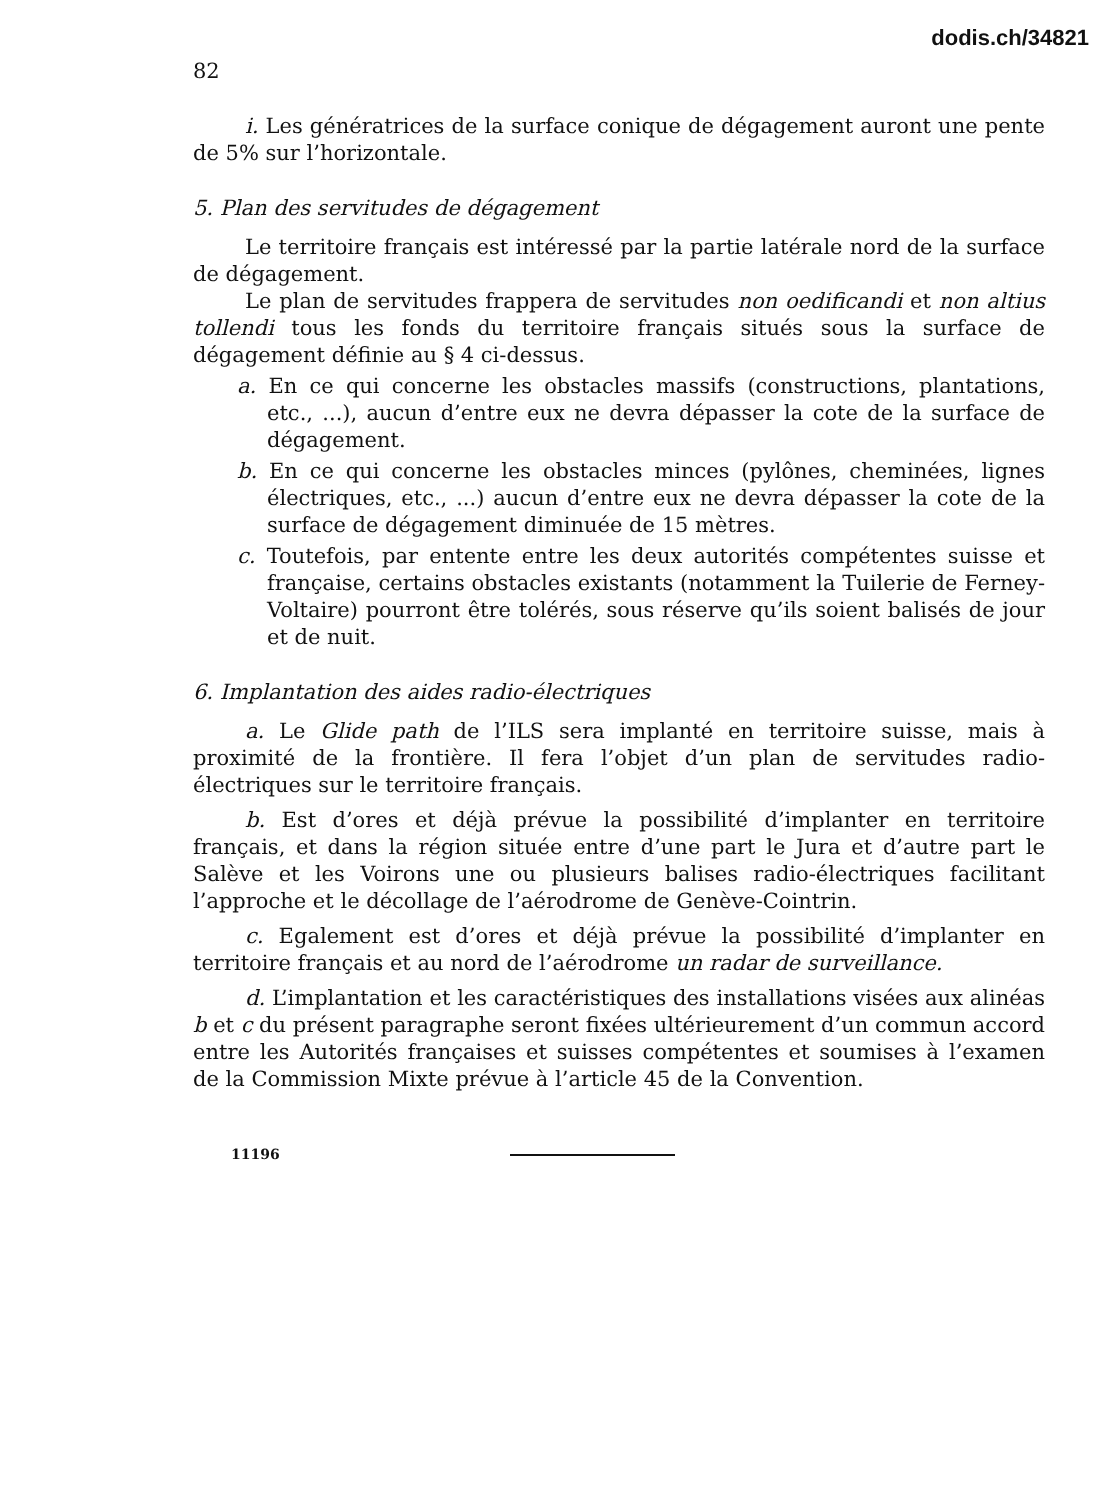dodis.ch/34821
82
i. Les génératrices de la surface conique de dégagement auront une pente de 5% sur l’horizontale.
5. Plan des servitudes de dégagement
Le territoire français est intéressé par la partie latérale nord de la surface de dégagement.
Le plan de servitudes frappera de servitudes non oedificandi et non altius tollendi tous les fonds du territoire français situés sous la surface de dégagement définie au § 4 ci-dessus.
a. En ce qui concerne les obstacles massifs (constructions, plantations, etc., ...), aucun d’entre eux ne devra dépasser la cote de la surface de dégagement.
b. En ce qui concerne les obstacles minces (pylônes, cheminées, lignes électriques, etc., ...) aucun d’entre eux ne devra dépasser la cote de la surface de dégagement diminuée de 15 mètres.
c. Toutefois, par entente entre les deux autorités compétentes suisse et française, certains obstacles existants (notamment la Tuilerie de Ferney-Voltaire) pourront être tolérés, sous réserve qu’ils soient balisés de jour et de nuit.
6. Implantation des aides radio-électriques
a. Le Glide path de l’ILS sera implanté en territoire suisse, mais à proximité de la frontière. Il fera l’objet d’un plan de servitudes radio-électriques sur le territoire français.
b. Est d’ores et déjà prévue la possibilité d’implanter en territoire français, et dans la région située entre d’une part le Jura et d’autre part le Salève et les Voirons une ou plusieurs balises radio-électriques facilitant l’approche et le décollage de l’aérodrome de Genève-Cointrin.
c. Egalement est d’ores et déjà prévue la possibilité d’implanter en territoire français et au nord de l’aérodrome un radar de surveillance.
d. L’implantation et les caractéristiques des installations visées aux alinéas b et c du présent paragraphe seront fixées ultérieurement d’un commun accord entre les Autorités françaises et suisses compétentes et soumises à l’examen de la Commission Mixte prévue à l’article 45 de la Convention.
11196